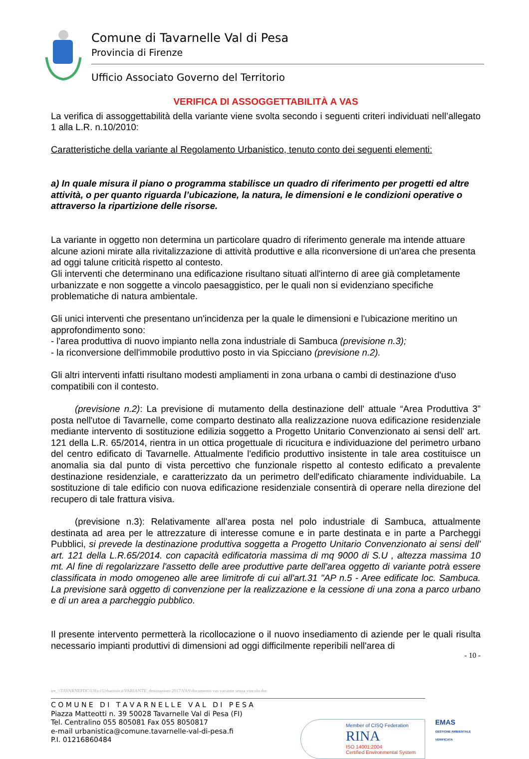Comune di Tavarnelle Val di Pesa
Provincia di Firenze
Ufficio Associato Governo del Territorio
VERIFICA DI ASSOGGETTABILITÀ A VAS
La verifica di assoggettabilità della variante viene svolta secondo i seguenti criteri individuati nell’allegato 1 alla L.R. n.10/2010:
Caratteristiche della variante al Regolamento Urbanistico, tenuto conto dei seguenti elementi:
a) In quale misura il piano o programma stabilisce un quadro di riferimento per progetti ed altre attività, o per quanto riguarda l’ubicazione, la natura, le dimensioni e le condizioni operative o attraverso la ripartizione delle risorse.
La variante in oggetto non determina un particolare quadro di riferimento generale ma intende attuare alcune azioni mirate alla rivitalizzazione di attività produttive e alla riconversione di un'area che presenta ad oggi talune criticità rispetto al contesto.
Gli interventi che determinano una edificazione risultano situati all'interno di aree già completamente urbanizzate e non soggette a vincolo paesaggistico, per le quali non si evidenziano specifiche problematiche di natura ambientale.
Gli unici interventi che presentano un'incidenza per la quale le dimensioni e l'ubicazione meritino un approfondimento sono:
- l'area produttiva di nuovo impianto nella zona industriale di Sambuca (previsione n.3);
- la riconversione dell'immobile produttivo posto in via Spicciano (previsione n.2).
Gli altri interventi infatti risultano modesti ampliamenti in zona urbana o cambi di destinazione d'uso compatibili con il contesto.
(previsione n.2): La previsione di mutamento della destinazione dell' attuale “Area Produttiva 3” posta nell'utoe di Tavarnelle, come comparto destinato alla realizzazione nuova edificazione residenziale mediante intervento di sostituzione edilizia soggetto a Progetto Unitario Convenzionato ai sensi dell' art. 121 della L.R. 65/2014, rientra in un ottica progettuale di ricucitura e individuazione del perimetro urbano del centro edificato di Tavarnelle. Attualmente l'edificio produttivo insistente in tale area costituisce un anomalia sia dal punto di vista percettivo che funzionale rispetto al contesto edificato a prevalente destinazione residenziale, e caratterizzato da un perimetro dell'edificato chiaramente individuabile. La sostituzione di tale edificio con nuova edificazione residenziale consentirà di operare nella direzione del recupero di tale frattura visiva.
(previsione n.3): Relativamente all'area posta nel polo industriale di Sambuca, attualmente destinata ad area per le attrezzature di interesse comune e in parte destinata e in parte a Parcheggi Pubblici, si prevede la destinazione produttiva soggetta a Progetto Unitario Convenzionato ai sensi dell' art. 121 della L.R.65/2014. con capacità edificatoria massima di mq 9000 di S.U , altezza massima 10 mt. Al fine di regolarizzare l'assetto delle aree produttive parte dell'area oggetto di variante potrà essere classificata in modo omogeneo alle aree limitrofe di cui all'art.31 "AP n.5 - Aree edificate loc. Sambuca. La previsione sarà oggetto di convenzione per la realizzazione e la cessione di una zona a parco urbano e di un area a parcheggio pubblico.
Il presente intervento permetterà la ricollocazione o il nuovo insediamento di aziende per le quali risulta necessario impianti produttivi di dimensioni ad oggi difficilmente reperibili nell'area di
- 10 -
ire_\\TAVARNEPDC\Uffici\Urbanistica\VARIANTE_destinazioni 2017\VAS\documento vas variante senza vincolo.doc
C O M U N E D I T A V A R N E L L E V A L D I P E S A
Piazza Matteotti n. 39 50028 Tavarnelle Val di Pesa (FI)
Tel. Centralino 055 805081 Fax 055 8050817
e-mail urbanistica@comune.tavarnelle-val-di-pesa.fi
P.I. 01216860484
Member of CISQ Federation
RINA
ISO 14001:2004
Certified Environmental System
EMAS
GESTIONE AMBIENTALE VERIFICATA